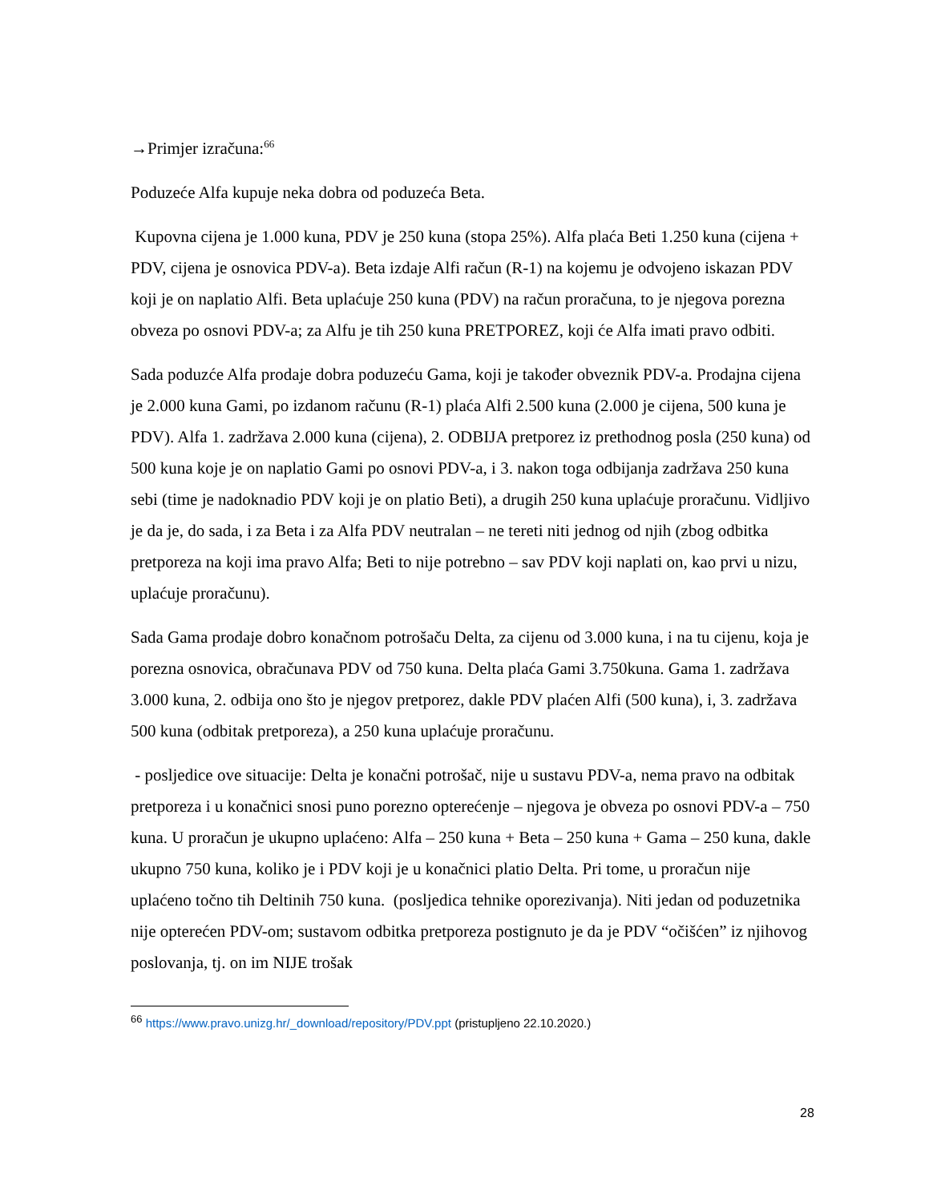→Primjer izračuna:<sup>66</sup>
Poduzeće Alfa kupuje neka dobra od poduzeća Beta.
Kupovna cijena je 1.000 kuna, PDV je 250 kuna (stopa 25%). Alfa plaća Beti 1.250 kuna (cijena + PDV, cijena je osnovica PDV-a). Beta izdaje Alfi račun (R-1) na kojemu je odvojeno iskazan PDV koji je on naplatio Alfi. Beta uplaćuje 250 kuna (PDV) na račun proračuna, to je njegova porezna obveza po osnovi PDV-a; za Alfu je tih 250 kuna PRETPOREZ, koji će Alfa imati pravo odbiti.
Sada poduzće Alfa prodaje dobra poduzeću Gama, koji je također obveznik PDV-a. Prodajna cijena je 2.000 kuna Gami, po izdanom računu (R-1) plaća Alfi 2.500 kuna (2.000 je cijena, 500 kuna je PDV). Alfa 1. zadržava 2.000 kuna (cijena), 2. ODBIJA pretporez iz prethodnog posla (250 kuna) od 500 kuna koje je on naplatio Gami po osnovi PDV-a, i 3. nakon toga odbijanja zadržava 250 kuna sebi (time je nadoknadio PDV koji je on platio Beti), a drugih 250 kuna uplaćuje proračunu. Vidljivo je da je, do sada, i za Beta i za Alfa PDV neutralan – ne tereti niti jednog od njih (zbog odbitka pretporeza na koji ima pravo Alfa; Beti to nije potrebno – sav PDV koji naplati on, kao prvi u nizu, uplaćuje proračunu).
Sada Gama prodaje dobro konačnom potrošaču Delta, za cijenu od 3.000 kuna, i na tu cijenu, koja je porezna osnovica, obračunava PDV od 750 kuna. Delta plaća Gami 3.750kuna. Gama 1. zadržava 3.000 kuna, 2. odbija ono što je njegov pretporez, dakle PDV plaćen Alfi (500 kuna), i, 3. zadržava 500 kuna (odbitak pretporeza), a 250 kuna uplaćuje proračunu.
- posljedice ove situacije: Delta je konačni potrošač, nije u sustavu PDV-a, nema pravo na odbitak pretporeza i u konačnici snosi puno porezno opterećenje – njegova je obveza po osnovi PDV-a – 750 kuna. U proračun je ukupno uplaćeno: Alfa – 250 kuna + Beta – 250 kuna + Gama – 250 kuna, dakle ukupno 750 kuna, koliko je i PDV koji je u konačnici platio Delta. Pri tome, u proračun nije uplaćeno točno tih Deltinih 750 kuna. (posljedica tehnike oporezivanja). Niti jedan od poduzetnika nije opterećen PDV-om; sustavom odbitka pretporeza postignuto je da je PDV “očišćen” iz njihovog poslovanja, tj. on im NIJE trošak
<sup>66</sup> https://www.pravo.unizg.hr/_download/repository/PDV.ppt (pristupljeno 22.10.2020.)
28